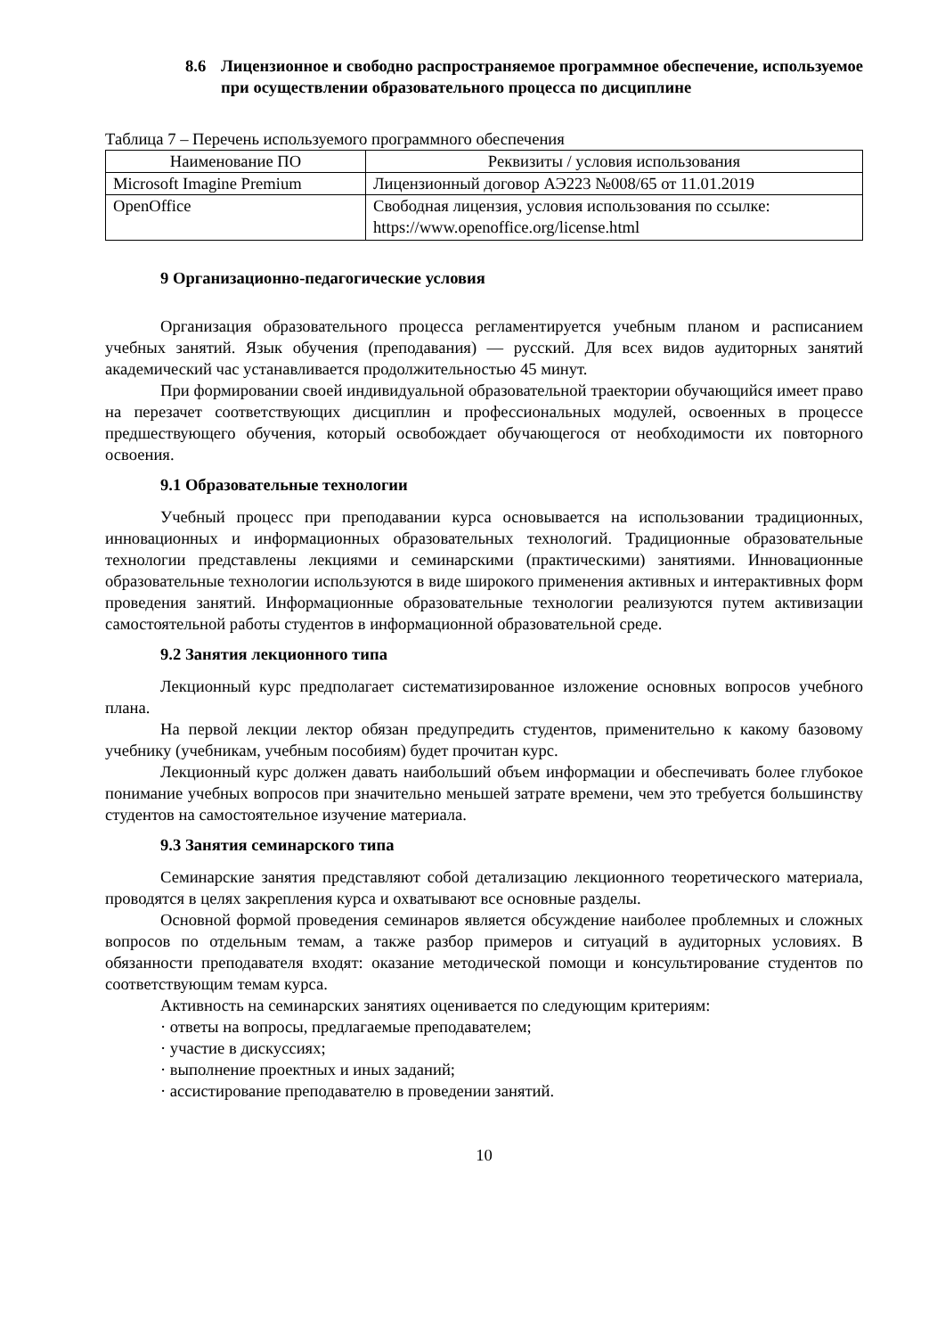8.6 Лицензионное и свободно распространяемое программное обеспечение, используемое при осуществлении образовательного процесса по дисциплине
Таблица 7 – Перечень используемого программного обеспечения
| Наименование ПО | Реквизиты / условия использования |
| --- | --- |
| Microsoft Imagine Premium | Лицензионный договор АЭ223 №008/65 от 11.01.2019 |
| OpenOffice | Свободная лицензия, условия использования по ссылке: https://www.openoffice.org/license.html |
9 Организационно-педагогические условия
Организация образовательного процесса регламентируется учебным планом и расписанием учебных занятий. Язык обучения (преподавания) — русский. Для всех видов аудиторных занятий академический час устанавливается продолжительностью 45 минут.
При формировании своей индивидуальной образовательной траектории обучающийся имеет право на перезачет соответствующих дисциплин и профессиональных модулей, освоенных в процессе предшествующего обучения, который освобождает обучающегося от необходимости их повторного освоения.
9.1 Образовательные технологии
Учебный процесс при преподавании курса основывается на использовании традиционных, инновационных и информационных образовательных технологий. Традиционные образовательные технологии представлены лекциями и семинарскими (практическими) занятиями. Инновационные образовательные технологии используются в виде широкого применения активных и интерактивных форм проведения занятий. Информационные образовательные технологии реализуются путем активизации самостоятельной работы студентов в информационной образовательной среде.
9.2 Занятия лекционного типа
Лекционный курс предполагает систематизированное изложение основных вопросов учебного плана.
На первой лекции лектор обязан предупредить студентов, применительно к какому базовому учебнику (учебникам, учебным пособиям) будет прочитан курс.
Лекционный курс должен давать наибольший объем информации и обеспечивать более глубокое понимание учебных вопросов при значительно меньшей затрате времени, чем это требуется большинству студентов на самостоятельное изучение материала.
9.3 Занятия семинарского типа
Семинарские занятия представляют собой детализацию лекционного теоретического материала, проводятся в целях закрепления курса и охватывают все основные разделы.
Основной формой проведения семинаров является обсуждение наиболее проблемных и сложных вопросов по отдельным темам, а также разбор примеров и ситуаций в аудиторных условиях. В обязанности преподавателя входят: оказание методической помощи и консультирование студентов по соответствующим темам курса.
Активность на семинарских занятиях оценивается по следующим критериям:
· ответы на вопросы, предлагаемые преподавателем;
· участие в дискуссиях;
· выполнение проектных и иных заданий;
· ассистирование преподавателю в проведении занятий.
10